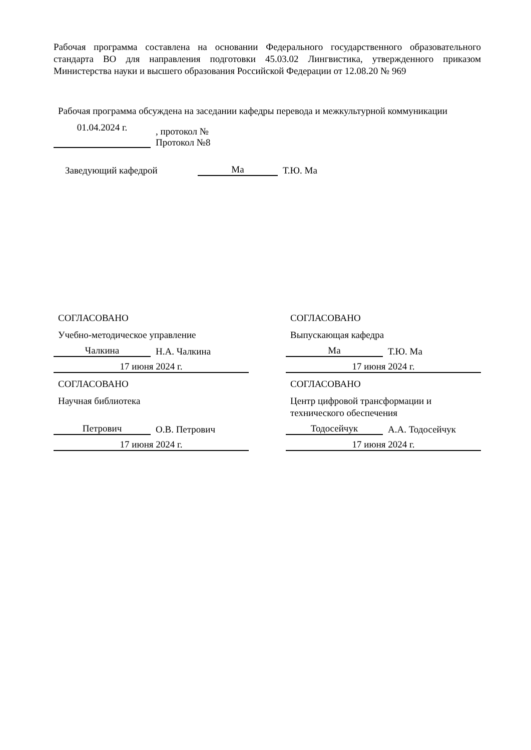Рабочая программа составлена на основании Федерального государственного образовательного стандарта ВО для направления подготовки 45.03.02 Лингвистика, утвержденного приказом Министерства науки и высшего образования Российской Федерации от 12.08.20 № 969
Рабочая программа обсуждена на заседании кафедры перевода и межкультурной коммуникации
01.04.2024 г.
, протокол №
Протокол №8
Заведующий кафедрой
Ма
Т.Ю. Ма
СОГЛАСОВАНО
Учебно-методическое управление
Чалкина
Н.А. Чалкина
17 июня 2024 г.
СОГЛАСОВАНО
Научная библиотека
Петрович
О.В. Петрович
17 июня 2024 г.
СОГЛАСОВАНО
Выпускающая кафедра
Ма
Т.Ю. Ма
17 июня 2024 г.
СОГЛАСОВАНО
Центр цифровой трансформации и технического обеспечения
Тодосейчук
А.А. Тодосейчук
17 июня 2024 г.